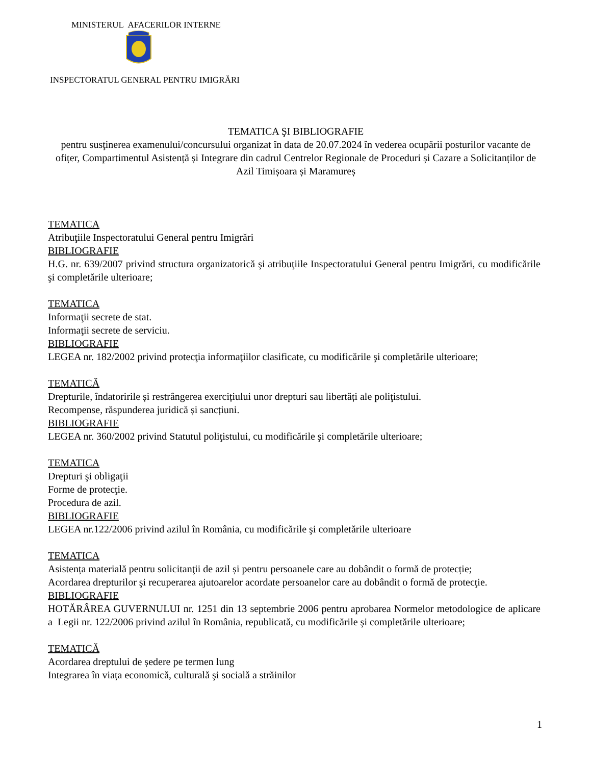MINISTERUL AFACERILOR INTERNE
INSPECTORATUL GENERAL PENTRU IMIGRĂRI
TEMATICA ŞI BIBLIOGRAFIE
pentru susţinerea examenului/concursului organizat în data de 20.07.2024 în vederea ocupării posturilor vacante de ofițer, Compartimentul Asistență și Integrare din cadrul Centrelor Regionale de Proceduri și Cazare a Solicitanților de Azil Timișoara și Maramureș
TEMATICA
Atribuţiile Inspectoratului General pentru Imigrări
BIBLIOGRAFIE
H.G. nr. 639/2007 privind structura organizatorică şi atribuţiile Inspectoratului General pentru Imigrări, cu modificările şi completările ulterioare;
TEMATICA
Informaţii secrete de stat.
Informaţii secrete de serviciu.
BIBLIOGRAFIE
LEGEA nr. 182/2002 privind protecţia informaţiilor clasificate, cu modificările şi completările ulterioare;
TEMATICĂ
Drepturile, îndatoririle și restrângerea exercițiului unor drepturi sau libertăți ale poliţistului.
Recompense, răspunderea juridică și sancțiuni.
BIBLIOGRAFIE
LEGEA nr. 360/2002 privind Statutul poliţistului, cu modificările şi completările ulterioare;
TEMATICA
Drepturi şi obligaţii
Forme de protecţie.
Procedura de azil.
BIBLIOGRAFIE
LEGEA nr.122/2006 privind azilul în România, cu modificările şi completările ulterioare
TEMATICA
Asistența materială pentru solicitanţii de azil și pentru persoanele care au dobândit o formă de protecție;
Acordarea drepturilor şi recuperarea ajutoarelor acordate persoanelor care au dobândit o formă de protecţie.
BIBLIOGRAFIE
HOTĂRÂREA GUVERNULUI nr. 1251 din 13 septembrie 2006 pentru aprobarea Normelor metodologice de aplicare a Legii nr. 122/2006 privind azilul în România, republicată, cu modificările şi completările ulterioare;
TEMATICĂ
Acordarea dreptului de ședere pe termen lung
Integrarea în viața economică, culturală şi socială a străinilor
1